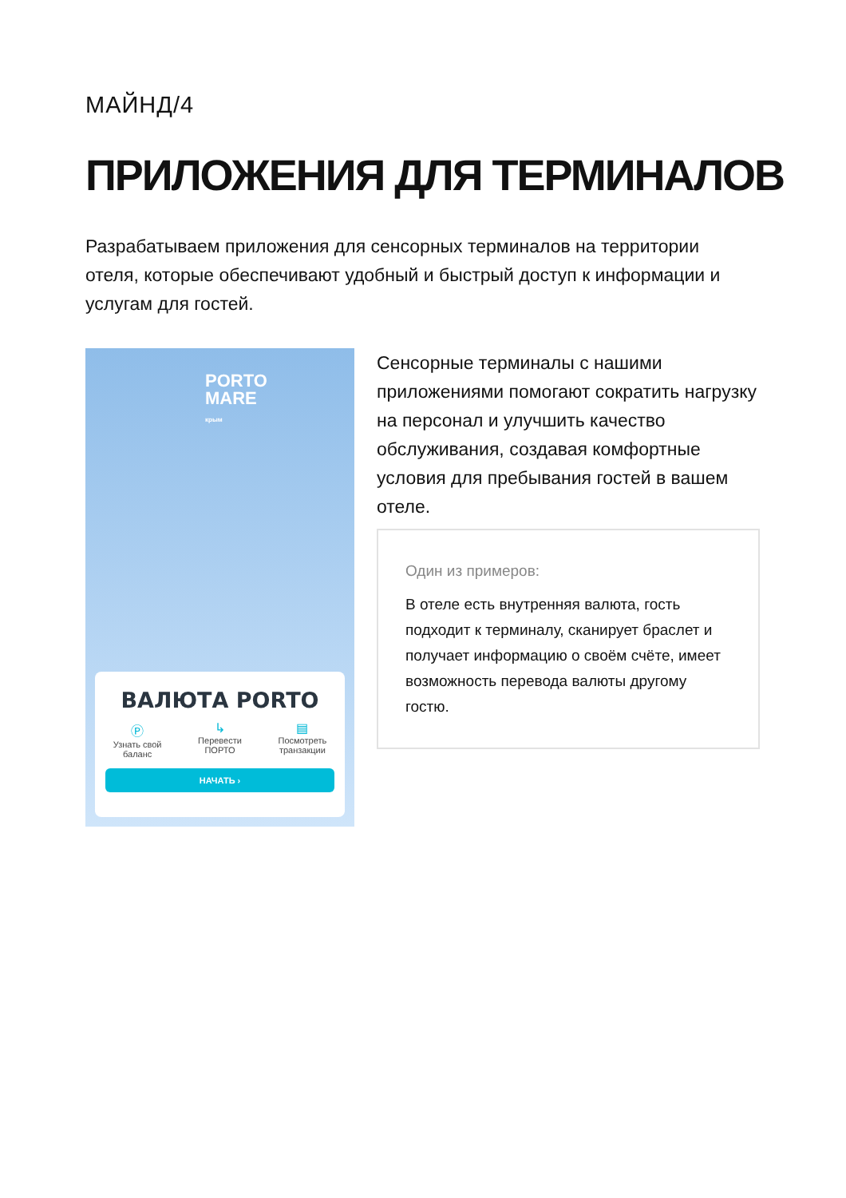МАЙНД/4
ПРИЛОЖЕНИЯ ДЛЯ ТЕРМИНАЛОВ
Разрабатываем приложения для сенсорных терминалов на территории отеля, которые обеспечивают удобный и быстрый доступ к информации и услугам для гостей.
PORTO
MARE
крым
ВАЛЮТА PORTO
Ⓟ
Узнать свой
баланс
↳
Перевести
ПОРТО
▤
Посмотреть
транзакции
НАЧАТЬ ›
Сенсорные терминалы с нашими приложениями помогают сократить нагрузку на персонал и улучшить качество обслуживания, создавая комфортные условия для пребывания гостей в вашем отеле.
Один из примеров:
В отеле есть внутренняя валюта, гость подходит к терминалу, сканирует браслет и получает информацию о своём счёте, имеет возможность перевода валюты другому гостю.